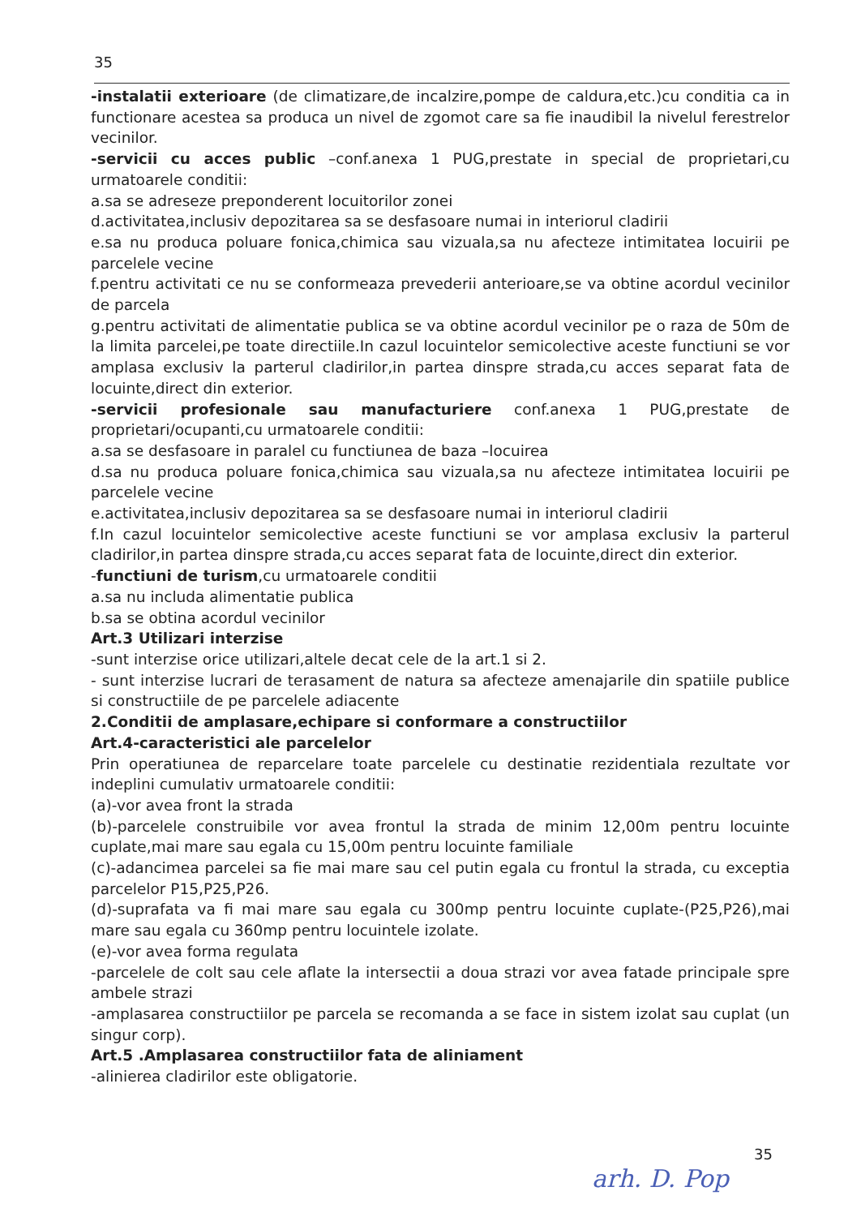35
-instalatii exterioare (de climatizare,de incalzire,pompe de caldura,etc.)cu conditia ca in functionare acestea sa produca un nivel de zgomot care sa fie inaudibil la nivelul ferestrelor vecinilor.
-servicii cu acces public –conf.anexa 1 PUG,prestate in special de proprietari,cu urmatoarele conditii:
a.sa se adreseze preponderent locuitorilor zonei
d.activitatea,inclusiv depozitarea sa se desfasoare numai in interiorul cladirii
e.sa nu produca poluare fonica,chimica sau vizuala,sa nu afecteze intimitatea locuirii pe parcelele vecine
f.pentru activitati ce nu se conformeaza prevederii anterioare,se va obtine acordul vecinilor de parcela
g.pentru activitati de alimentatie publica se va obtine acordul vecinilor pe o raza de 50m de la limita parcelei,pe toate directiile.In cazul locuintelor semicolective aceste functiuni se vor amplasa exclusiv la parterul cladirilor,in partea dinspre strada,cu acces separat fata de locuinte,direct din exterior.
-servicii profesionale sau manufacturiere conf.anexa 1 PUG,prestate de proprietari/ocupanti,cu urmatoarele conditii:
a.sa se desfasoare in paralel cu functiunea de baza –locuirea
d.sa nu produca poluare fonica,chimica sau vizuala,sa nu afecteze intimitatea locuirii pe parcelele vecine
e.activitatea,inclusiv depozitarea sa se desfasoare numai in interiorul cladirii
f.In cazul locuintelor semicolective aceste functiuni se vor amplasa exclusiv la parterul cladirilor,in partea dinspre strada,cu acces separat fata de locuinte,direct din exterior.
-functiuni de turism,cu urmatoarele conditii
a.sa nu includa alimentatie publica
b.sa se obtina acordul vecinilor
Art.3 Utilizari interzise
-sunt interzise orice utilizari,altele decat cele de la art.1 si 2.
- sunt interzise lucrari de terasament de natura sa afecteze amenajarile din spatiile publice si constructiile de pe parcelele adiacente
2.Conditii de amplasare,echipare si conformare a constructiilor
Art.4-caracteristici ale parcelelor
Prin operatiunea de reparcelare toate parcelele cu destinatie rezidentiala rezultate vor indeplini cumulativ urmatoarele conditii:
(a)-vor avea front la strada
(b)-parcelele construibile vor avea frontul la strada de minim 12,00m pentru locuinte cuplate,mai mare sau egala cu 15,00m pentru locuinte familiale
(c)-adancimea parcelei sa fie mai mare sau cel putin egala cu frontul la strada, cu exceptia parcelelor P15,P25,P26.
(d)-suprafata va fi mai mare sau egala cu 300mp pentru locuinte cuplate-(P25,P26),mai mare sau egala cu 360mp pentru locuintele izolate.
(e)-vor avea forma regulata
-parcelele de colt sau cele aflate la intersectii a doua strazi vor avea fatade principale spre ambele strazi
-amplasarea constructiilor pe parcela se recomanda a se face in sistem izolat sau cuplat (un singur corp).
Art.5 .Amplasarea constructiilor fata de aliniament
-alinierea cladirilor este obligatorie.
35
arh. D. Pop